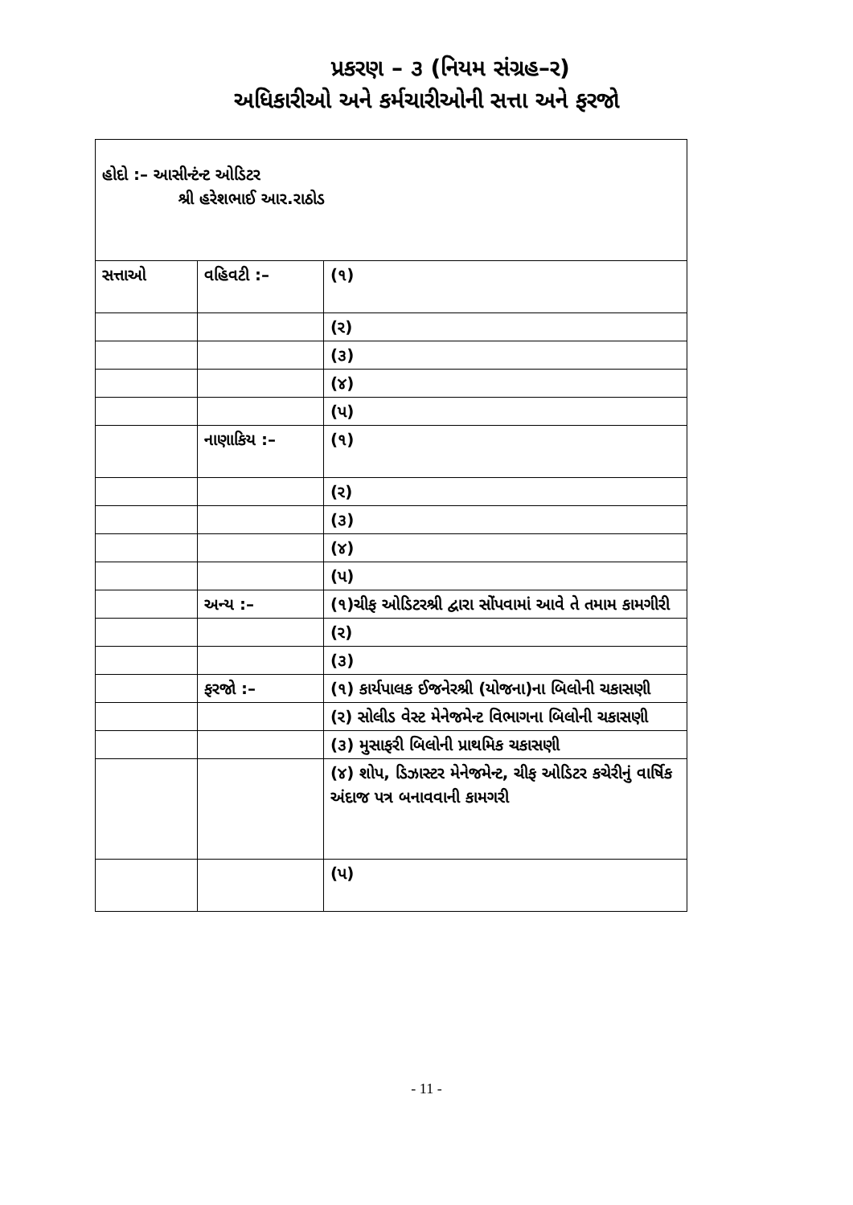પ્રકરણ – ૩ (નિયમ સંગ્રહ–ર)
અધિકારીઓ અને કર્મચારીઓની સત્તા અને ફરજો
| હોદો :– આસીન્ટંન્ટ ઓડિટર શ્રી હરેશભાઈ આર.રાઠોડ | | |
| સત્તાઓ | વહિવટી :– | (૧) |
| | | (ર) |
| | | (૩) |
| | | (૪) |
| | | (પ) |
| | નાણાકિય :– | (૧) |
| | | (ર) |
| | | (૩) |
| | | (૪) |
| | | (પ) |
| | અન્ય :– | (૧)ચીફ ઓડિટરશ્રી દ્વારા સોંપવામાં આવે તે તમામ કામગીરી |
| | | (ર) |
| | | (૩) |
| | ફરજો :– | (૧) કાર્યપાલક ઈજનેરશ્રી (યોજના)ના બિલોની ચકાસણી |
| | | (ર) સોલીડ વેસ્ટ મેનેજમેન્ટ વિભાગના બિલોની ચકાસણી |
| | | (૩) મુસાફરી બિલોની પ્રાથમિક ચકાસણી |
| | | (૪) શોપ, ડિઝાસ્ટર મેનેજમેન્ટ, ચીફ ઓડિટર કચેરીનું વાર્ષિક અંદાજ પત્ર બનાવવાની કામગરી |
| | | (પ) |
- 11 -